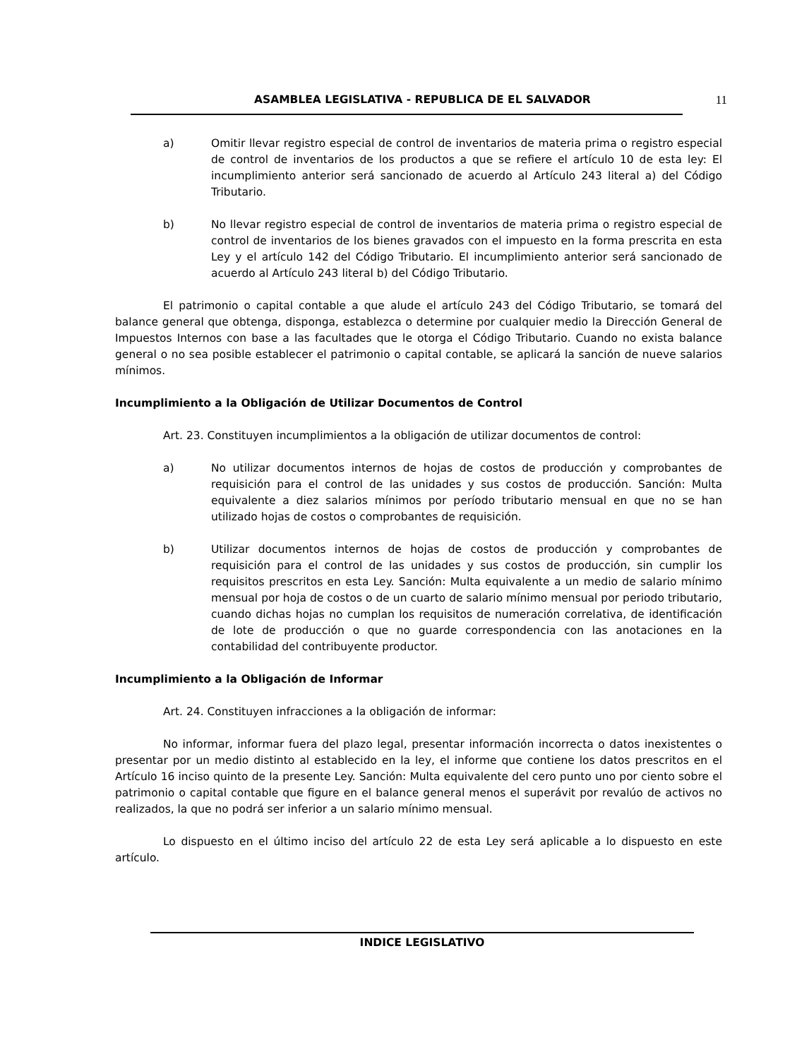ASAMBLEA LEGISLATIVA - REPUBLICA DE EL SALVADOR 11
a) Omitir llevar registro especial de control de inventarios de materia prima o registro especial de control de inventarios de los productos a que se refiere el artículo 10 de esta ley: El incumplimiento anterior será sancionado de acuerdo al Artículo 243 literal a) del Código Tributario.
b) No llevar registro especial de control de inventarios de materia prima o registro especial de control de inventarios de los bienes gravados con el impuesto en la forma prescrita en esta Ley y el artículo 142 del Código Tributario. El incumplimiento anterior será sancionado de acuerdo al Artículo 243 literal b) del Código Tributario.
El patrimonio o capital contable a que alude el artículo 243 del Código Tributario, se tomará del balance general que obtenga, disponga, establezca o determine por cualquier medio la Dirección General de Impuestos Internos con base a las facultades que le otorga el Código Tributario. Cuando no exista balance general o no sea posible establecer el patrimonio o capital contable, se aplicará la sanción de nueve salarios mínimos.
Incumplimiento a la Obligación de Utilizar Documentos de Control
Art. 23. Constituyen incumplimientos a la obligación de utilizar documentos de control:
a) No utilizar documentos internos de hojas de costos de producción y comprobantes de requisición para el control de las unidades y sus costos de producción. Sanción: Multa equivalente a diez salarios mínimos por período tributario mensual en que no se han utilizado hojas de costos o comprobantes de requisición.
b) Utilizar documentos internos de hojas de costos de producción y comprobantes de requisición para el control de las unidades y sus costos de producción, sin cumplir los requisitos prescritos en esta Ley. Sanción: Multa equivalente a un medio de salario mínimo mensual por hoja de costos o de un cuarto de salario mínimo mensual por periodo tributario, cuando dichas hojas no cumplan los requisitos de numeración correlativa, de identificación de lote de producción o que no guarde correspondencia con las anotaciones en la contabilidad del contribuyente productor.
Incumplimiento a la Obligación de Informar
Art. 24. Constituyen infracciones a la obligación de informar:
No informar, informar fuera del plazo legal, presentar información incorrecta o datos inexistentes o presentar por un medio distinto al establecido en la ley, el informe que contiene los datos prescritos en el Artículo 16 inciso quinto de la presente Ley. Sanción: Multa equivalente del cero punto uno por ciento sobre el patrimonio o capital contable que figure en el balance general menos el superávit por revalúo de activos no realizados, la que no podrá ser inferior a un salario mínimo mensual.
Lo dispuesto en el último inciso del artículo 22 de esta Ley será aplicable a lo dispuesto en este artículo.
INDICE LEGISLATIVO